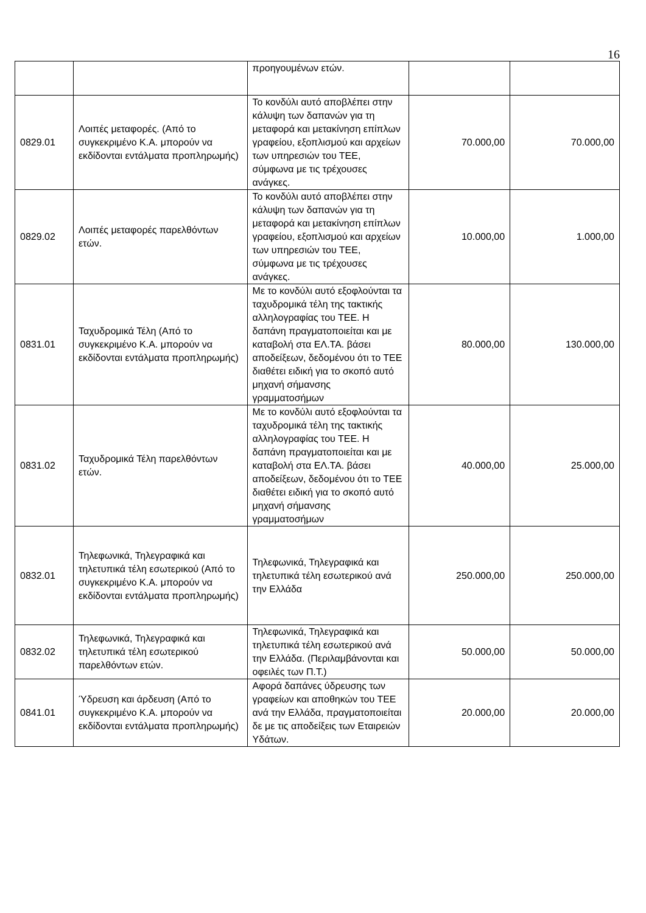16
| | | προηγουμένων ετών. | | |
| 0829.01 | Λοιπές μεταφορές. (Από το συγκεκριμένο Κ.Α. μπορούν να εκδίδονται εντάλματα προπληρωμής) | Το κονδύλι αυτό αποβλέπει στην κάλυψη των δαπανών για τη μεταφορά και μετακίνηση επίπλων γραφείου, εξοπλισμού και αρχείων των υπηρεσιών του ΤΕΕ, σύμφωνα με τις τρέχουσες ανάγκες. | 70.000,00 | 70.000,00 |
| 0829.02 | Λοιπές μεταφορές παρελθόντων ετών. | Το κονδύλι αυτό αποβλέπει στην κάλυψη των δαπανών για τη μεταφορά και μετακίνηση επίπλων γραφείου, εξοπλισμού και αρχείων των υπηρεσιών του ΤΕΕ, σύμφωνα με τις τρέχουσες ανάγκες. | 10.000,00 | 1.000,00 |
| 0831.01 | Ταχυδρομικά Τέλη (Από το συγκεκριμένο Κ.Α. μπορούν να εκδίδονται εντάλματα προπληρωμής) | Με το κονδύλι αυτό εξοφλούνται τα ταχυδρομικά τέλη της τακτικής αλληλογραφίας του ΤΕΕ. Η δαπάνη πραγματοποιείται και με καταβολή στα ΕΛ.ΤΑ. βάσει αποδείξεων, δεδομένου ότι το ΤΕΕ διαθέτει ειδική για το σκοπό αυτό μηχανή σήμανσης γραμματοσήμων | 80.000,00 | 130.000,00 |
| 0831.02 | Ταχυδρομικά Τέλη παρελθόντων ετών. | Με το κονδύλι αυτό εξοφλούνται τα ταχυδρομικά τέλη της τακτικής αλληλογραφίας του ΤΕΕ. Η δαπάνη πραγματοποιείται και με καταβολή στα ΕΛ.ΤΑ. βάσει αποδείξεων, δεδομένου ότι το ΤΕΕ διαθέτει ειδική για το σκοπό αυτό μηχανή σήμανσης γραμματοσήμων | 40.000,00 | 25.000,00 |
| 0832.01 | Τηλεφωνικά, Τηλεγραφικά και τηλετυπικά τέλη εσωτερικού (Από το συγκεκριμένο Κ.Α. μπορούν να εκδίδονται εντάλματα προπληρωμής) | Τηλεφωνικά, Τηλεγραφικά και τηλετυπικά τέλη εσωτερικού ανά την Ελλάδα | 250.000,00 | 250.000,00 |
| 0832.02 | Τηλεφωνικά, Τηλεγραφικά και τηλετυπικά τέλη εσωτερικού παρελθόντων ετών. | Τηλεφωνικά, Τηλεγραφικά και τηλετυπικά τέλη εσωτερικού ανά την Ελλάδα. (Περιλαμβάνονται και οφειλές των Π.Τ.) | 50.000,00 | 50.000,00 |
| 0841.01 | Ύδρευση και άρδευση (Από το συγκεκριμένο Κ.Α. μπορούν να εκδίδονται εντάλματα προπληρωμής) | Αφορά δαπάνες ύδρευσης των γραφείων και αποθηκών του ΤΕΕ ανά την Ελλάδα, πραγματοποιείται δε με τις αποδείξεις των Εταιρειών Υδάτων. | 20.000,00 | 20.000,00 |